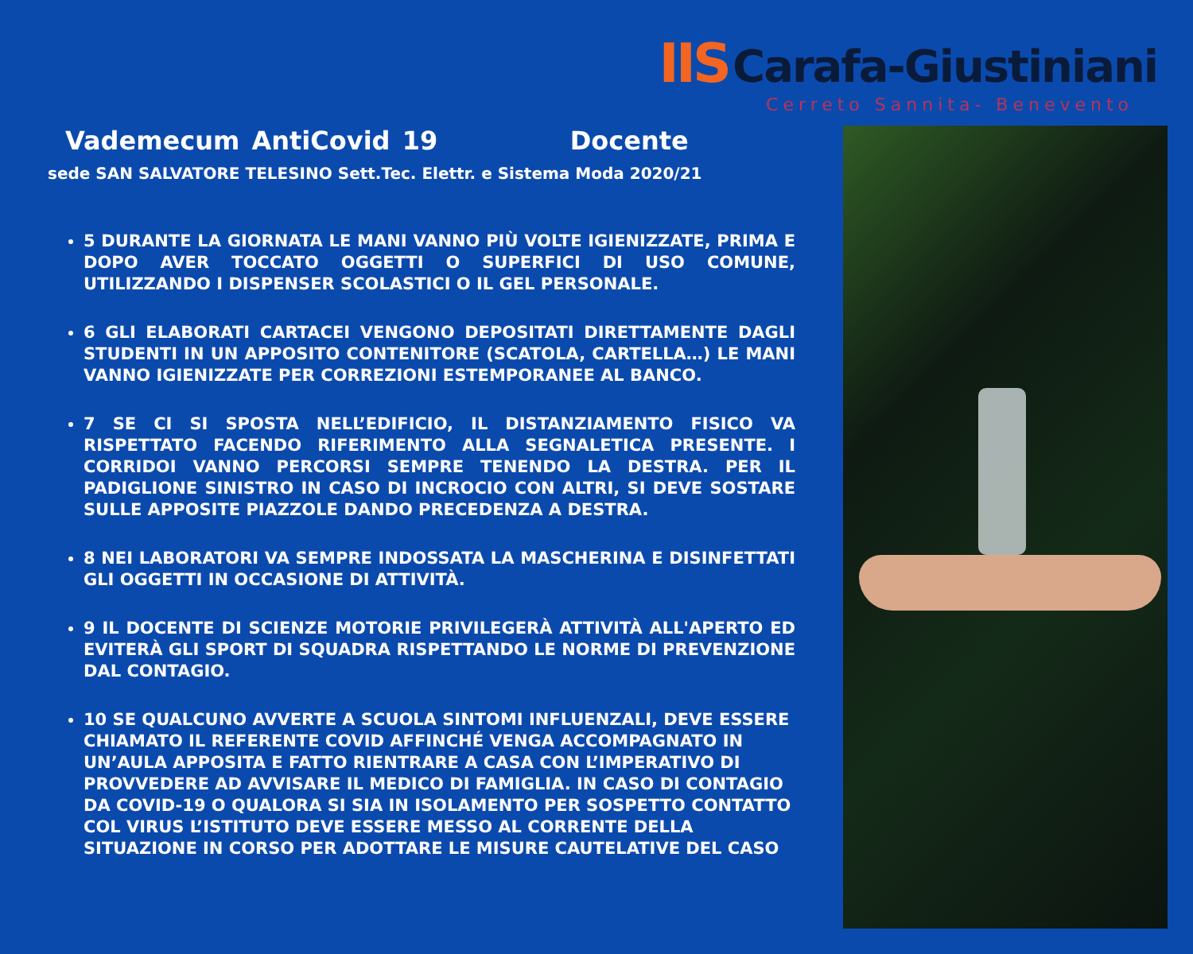IIS Carafa-Giustiniani
Cerreto Sannita- Benevento
Vademecum AntiCovid 19 Docente
sede SAN SALVATORE TELESINO Sett.Tec. Elettr. e Sistema Moda 2020/21
5 DURANTE LA GIORNATA LE MANI VANNO PIÙ VOLTE IGIENIZZATE, PRIMA E DOPO AVER TOCCATO OGGETTI O SUPERFICI DI USO COMUNE, UTILIZZANDO I DISPENSER SCOLASTICI O IL GEL PERSONALE.
6 GLI ELABORATI CARTACEI VENGONO DEPOSITATI DIRETTAMENTE DAGLI STUDENTI IN UN APPOSITO CONTENITORE (SCATOLA, CARTELLA…) LE MANI VANNO IGIENIZZATE PER CORREZIONI ESTEMPORANEE AL BANCO.
7 SE CI SI SPOSTA NELL’EDIFICIO, IL DISTANZIAMENTO FISICO VA RISPETTATO FACENDO RIFERIMENTO ALLA SEGNALETICA PRESENTE. I CORRIDOI VANNO PERCORSI SEMPRE TENENDO LA DESTRA. PER IL PADIGLIONE SINISTRO IN CASO DI INCROCIO CON ALTRI, SI DEVE SOSTARE SULLE APPOSITE PIAZZOLE DANDO PRECEDENZA A DESTRA.
8 NEI LABORATORI VA SEMPRE INDOSSATA LA MASCHERINA E DISINFETTATI GLI OGGETTI IN OCCASIONE DI ATTIVITÀ.
9 IL DOCENTE DI SCIENZE MOTORIE PRIVILEGERÀ ATTIVITÀ ALL'APERTO ED EVITERÀ GLI SPORT DI SQUADRA RISPETTANDO LE NORME DI PREVENZIONE DAL CONTAGIO.
10 SE QUALCUNO AVVERTE A SCUOLA SINTOMI INFLUENZALI, DEVE ESSERE CHIAMATO IL REFERENTE COVID AFFINCHÉ VENGA ACCOMPAGNATO IN UN’AULA APPOSITA E FATTO RIENTRARE A CASA CON L’IMPERATIVO DI PROVVEDERE AD AVVISARE IL MEDICO DI FAMIGLIA. IN CASO DI CONTAGIO DA COVID-19 O QUALORA SI SIA IN ISOLAMENTO PER SOSPETTO CONTATTO COL VIRUS L’ISTITUTO DEVE ESSERE MESSO AL CORRENTE DELLA SITUAZIONE IN CORSO PER ADOTTARE LE MISURE CAUTELATIVE DEL CASO